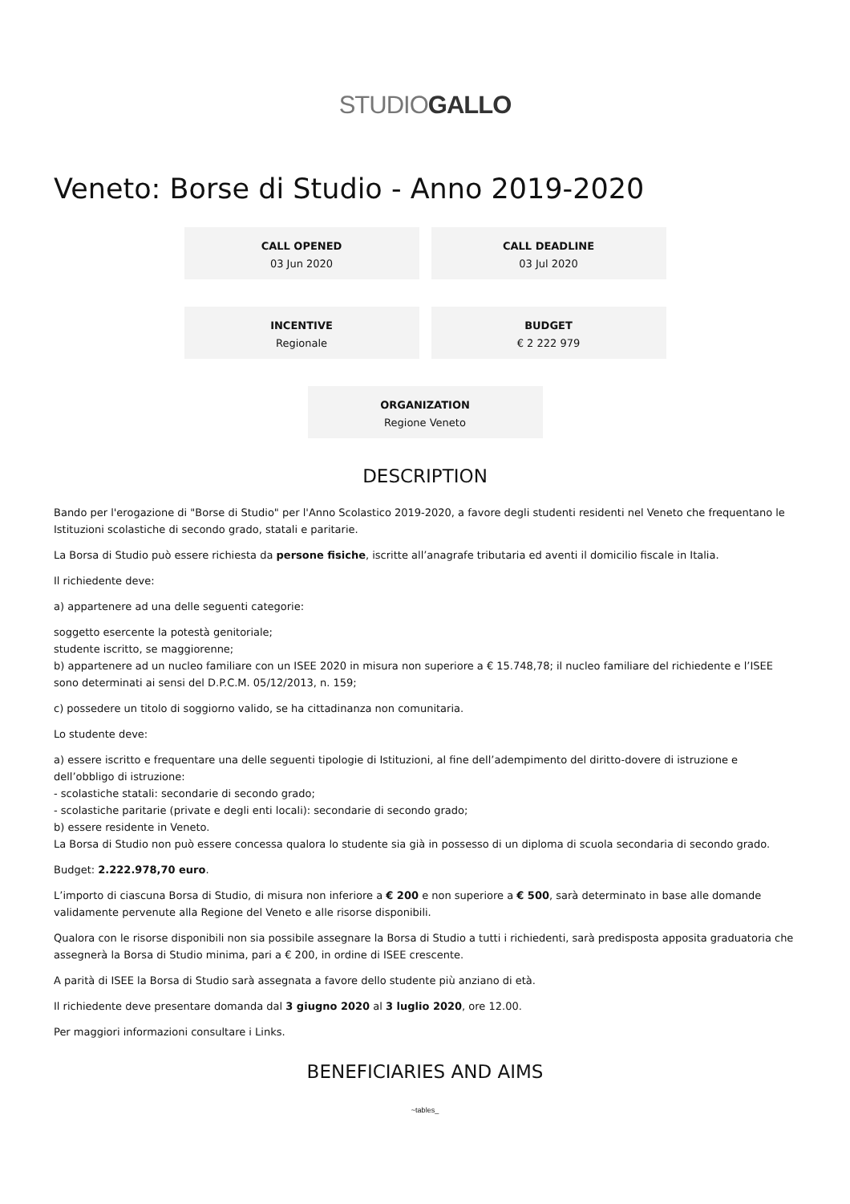STUDIOGALLO
Veneto: Borse di Studio - Anno 2019-2020
CALL OPENED
03 Jun 2020
CALL DEADLINE
03 Jul 2020
INCENTIVE
Regionale
BUDGET
€ 2 222 979
ORGANIZATION
Regione Veneto
DESCRIPTION
Bando per l'erogazione di "Borse di Studio" per l'Anno Scolastico 2019-2020, a favore degli studenti residenti nel Veneto che frequentano le Istituzioni scolastiche di secondo grado, statali e paritarie.
La Borsa di Studio può essere richiesta da persone fisiche, iscritte all’anagrafe tributaria ed aventi il domicilio fiscale in Italia.
Il richiedente deve:
a) appartenere ad una delle seguenti categorie:
soggetto esercente la potestà genitoriale;
studente iscritto, se maggiorenne;
b) appartenere ad un nucleo familiare con un ISEE 2020 in misura non superiore a € 15.748,78; il nucleo familiare del richiedente e l’ISEE sono determinati ai sensi del D.P.C.M. 05/12/2013, n. 159;
c) possedere un titolo di soggiorno valido, se ha cittadinanza non comunitaria.
Lo studente deve:
a) essere iscritto e frequentare una delle seguenti tipologie di Istituzioni, al fine dell’adempimento del diritto-dovere di istruzione e dell’obbligo di istruzione:
- scolastiche statali: secondarie di secondo grado;
- scolastiche paritarie (private e degli enti locali): secondarie di secondo grado;
b) essere residente in Veneto.
La Borsa di Studio non può essere concessa qualora lo studente sia già in possesso di un diploma di scuola secondaria di secondo grado.
Budget: 2.222.978,70 euro.
L’importo di ciascuna Borsa di Studio, di misura non inferiore a € 200 e non superiore a € 500, sarà determinato in base alle domande validamente pervenute alla Regione del Veneto e alle risorse disponibili.
Qualora con le risorse disponibili non sia possibile assegnare la Borsa di Studio a tutti i richiedenti, sarà predisposta apposita graduatoria che assegnerà la Borsa di Studio minima, pari a € 200, in ordine di ISEE crescente.
A parità di ISEE la Borsa di Studio sarà assegnata a favore dello studente più anziano di età.
Il richiedente deve presentare domanda dal 3 giugno 2020 al 3 luglio 2020, ore 12.00.
Per maggiori informazioni consultare i Links.
BENEFICIARIES AND AIMS
~tables_